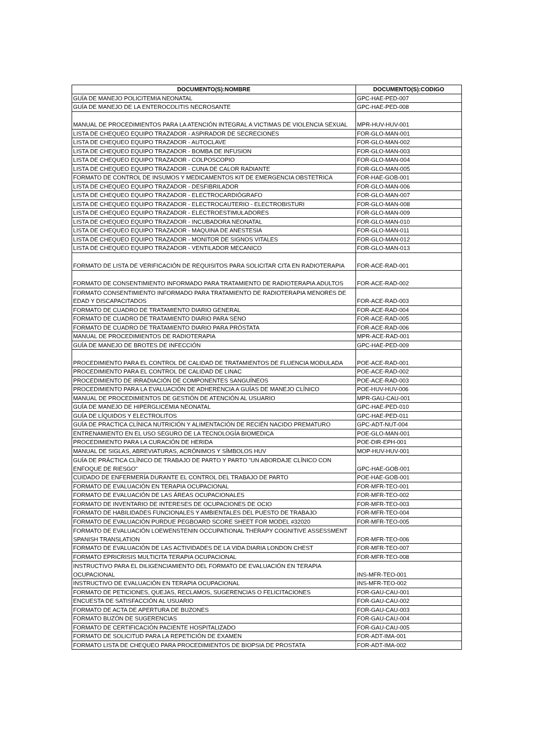| DOCUMENTO(S):NOMBRE | DOCUMENTO(S):CODIGO |
| --- | --- |
| GUÍA DE MANEJO POLICITEMIA NEONATAL | GPC-HAE-PED-007 |
| GUÍA DE MANEJO DE LA ENTEROCOLITIS NECROSANTE | GPC-HAE-PED-008 |
| MANUAL DE PROCEDIMIENTOS PARA LA ATENCIÓN INTEGRAL A VICTIMAS DE VIOLENCIA SEXUAL | MPR-HUV-HUV-001 |
| LISTA DE CHEQUEO EQUIPO TRAZADOR - ASPIRADOR DE SECRECIONES | FOR-GLO-MAN-001 |
| LISTA DE CHEQUEO EQUIPO TRAZADOR - AUTOCLAVE | FOR-GLO-MAN-002 |
| LISTA DE CHEQUEO EQUIPO TRAZADOR - BOMBA DE INFUSION | FOR-GLO-MAN-003 |
| LISTA DE CHEQUEO EQUIPO TRAZADOR - COLPOSCOPIO | FOR-GLO-MAN-004 |
| LISTA DE CHEQUEO EQUIPO TRAZADOR - CUNA DE CALOR RADIANTE | FOR-GLO-MAN-005 |
| FORMATO DE CONTROL DE INSUMOS Y MEDICAMENTOS KIT DE EMERGENCIA OBSTETRICA | FOR-HAE-GOB-001 |
| LISTA DE CHEQUEO EQUIPO TRAZADOR - DESFIBRILADOR | FOR-GLO-MAN-006 |
| LISTA DE CHEQUEO EQUIPO TRAZADOR - ELECTROCARDIÓGRAFO | FOR-GLO-MAN-007 |
| LISTA DE CHEQUEO EQUIPO TRAZADOR - ELECTROCAUTERIO - ELECTROBISTURI | FOR-GLO-MAN-008 |
| LISTA DE CHEQUEO EQUIPO TRAZADOR - ELECTROESTIMULADORES | FOR-GLO-MAN-009 |
| LISTA DE CHEQUEO EQUIPO TRAZADOR - INCUBADORA NEONATAL | FOR-GLO-MAN-010 |
| LISTA DE CHEQUEO EQUIPO TRAZADOR - MAQUINA DE ANESTESIA | FOR-GLO-MAN-011 |
| LISTA DE CHEQUEO EQUIPO TRAZADOR - MONITOR DE SIGNOS VITALES | FOR-GLO-MAN-012 |
| LISTA DE CHEQUEO EQUIPO TRAZADOR - VENTILADOR MECANICO | FOR-GLO-MAN-013 |
| FORMATO DE LISTA DE VERIFICACIÓN DE REQUISITOS PARA SOLICITAR CITA EN RADIOTERAPIA | FOR-ACE-RAD-001 |
| FORMATO DE CONSENTIMIENTO INFORMADO PARA TRATAMIENTO DE RADIOTERAPIA ADULTOS | FOR-ACE-RAD-002 |
| FORMATO CONSENTIMIENTO INFORMADO PARA TRATAMIENTO DE RADIOTERAPIA MENORES DE EDAD Y DISCAPACITADOS | FOR-ACE-RAD-003 |
| FORMATO DE CUADRO DE TRATAMIENTO DIARIO GENERAL | FOR-ACE-RAD-004 |
| FORMATO DE CUADRO DE TRATAMIENTO DIARIO PARA SENO | FOR-ACE-RAD-005 |
| FORMATO DE CUADRO DE TRATAMIENTO DIARIO PARA PRÓSTATA | FOR-ACE-RAD-006 |
| MANUAL DE PROCEDIMIENTOS DE RADIOTERAPIA | MPR-ACE-RAD-001 |
| GUÍA DE MANEJO DE BROTES DE INFECCIÓN | GPC-HAE-PED-009 |
| PROCEDIMIENTO PARA EL CONTROL DE CALIDAD DE TRATAMIENTOS DE FLUENCIA MODULADA | POE-ACE-RAD-001 |
| PROCEDIMIENTO PARA EL CONTROL DE CALIDAD DE LINAC | POE-ACE-RAD-002 |
| PROCEDIMIENTO DE IRRADIACIÓN DE COMPONENTES SANGUÍNEOS | POE-ACE-RAD-003 |
| PROCEDIMIENTO PARA LA EVALUACIÓN DE ADHERENCIA A GUÍAS DE MANEJO CLÍNICO | POE-HUV-HUV-006 |
| MANUAL DE PROCEDIMIENTOS DE GESTIÓN DE ATENCIÓN AL USUARIO | MPR-GAU-CAU-001 |
| GUÍA DE MANEJO DE HIPERGLICEMIA NEONATAL | GPC-HAE-PED-010 |
| GUÍA DE LÍQUIDOS Y ELECTROLITOS | GPC-HAE-PED-011 |
| GUÍA DE PRACTICA CLÍNICA NUTRICIÓN Y ALIMENTACIÓN DE RECIÉN NACIDO PREMATURO | GPC-ADT-NUT-004 |
| ENTRENAMIENTO EN EL USO SEGURO DE LA TECNOLOGÍA BIOMEDICA | POE-GLO-MAN-001 |
| PROCEDIMIENTO PARA LA CURACIÓN DE HERIDA | POE-DIR-EPH-001 |
| MANUAL DE SIGLAS, ABREVIATURAS, ACRÓNIMOS Y SÍMBOLOS HUV | MOP-HUV-HUV-001 |
| GUÍA DE PRÁCTICA CLÍNICO DE TRABAJO DE PARTO Y PARTO "UN ABORDAJE CLÍNICO CON ENFOQUE DE RIESGO" | GPC-HAE-GOB-001 |
| CUIDADO DE ENFERMERÍA DURANTE EL CONTROL DEL TRABAJO DE PARTO | POE-HAE-GOB-001 |
| FORMATO DE EVALUACIÓN EN TERAPIA OCUPACIONAL | FOR-MFR-TEO-001 |
| FORMATO DE EVALUACIÓN DE LAS ÁREAS OCUPACIONALES | FOR-MFR-TEO-002 |
| FORMATO DE INVENTARIO DE INTERESES DE OCUPACIONES DE OCIO | FOR-MFR-TEO-003 |
| FORMATO DE HABILIDADES FUNCIONALES Y AMBIENTALES DEL PUESTO DE TRABAJO | FOR-MFR-TEO-004 |
| FORMATO DE EVALUACIÓN PURDUE PEGBOARD SCORE SHEET FOR MODEL #32020 | FOR-MFR-TEO-005 |
| FORMATO DE EVALUACIÓN LOEWENSTENIN OCCUPATIONAL THERAPY COGNITIVE ASSESSMENT SPANISH TRANSLATION | FOR-MFR-TEO-006 |
| FORMATO DE EVALUACIÓN DE LAS ACTIVIDADES DE LA VIDA DIARIA LONDON CHEST | FOR-MFR-TEO-007 |
| FORMATO EPRICRISIS MULTICITA TERAPIA OCUPACIONAL | FOR-MFR-TEO-008 |
| INSTRUCTIVO PARA EL DILIGENCIAMIENTO DEL FORMATO DE EVALUACIÓN EN TERAPIA OCUPACIONAL | INS-MFR-TEO-001 |
| INSTRUCTIVO DE EVALUACIÓN EN TERAPIA OCUPACIONAL | INS-MFR-TEO-002 |
| FORMATO DE PETICIONES, QUEJAS, RECLAMOS, SUGERENCIAS O FELICITACIONES | FOR-GAU-CAU-001 |
| ENCUESTA DE SATISFACCIÓN AL USUARIO | FOR-GAU-CAU-002 |
| FORMATO DE ACTA DE APERTURA DE BUZONES | FOR-GAU-CAU-003 |
| FORMATO BUZÓN DE SUGERENCIAS | FOR-GAU-CAU-004 |
| FORMATO DE CERTIFICACIÓN PACIENTE HOSPITALIZADO | FOR-GAU-CAU-005 |
| FORMATO DE SOLICITUD PARA LA REPETICIÓN DE EXAMEN | FOR-ADT-IMA-001 |
| FORMATO LISTA DE CHEQUEO PARA PROCEDIMIENTOS DE BIOPSIA DE PROSTATA | FOR-ADT-IMA-002 |